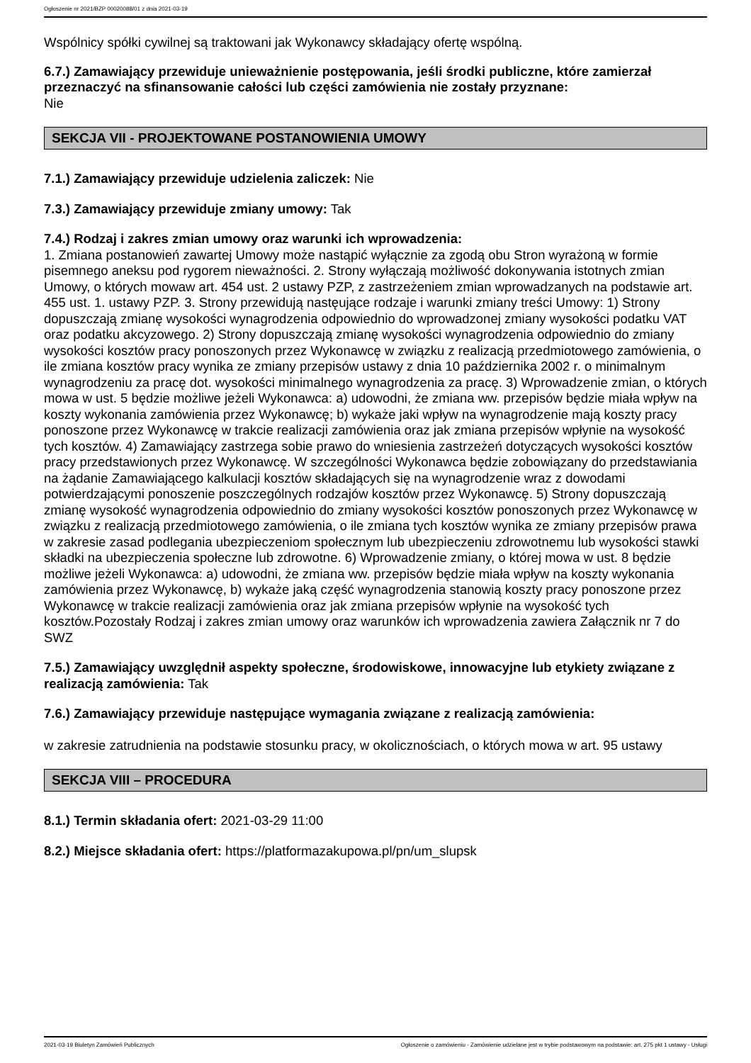Ogłoszenie nr 2021/BZP 00020088/01 z dnia 2021-03-19
Wspólnicy spółki cywilnej są traktowani jak Wykonawcy składający ofertę wspólną.
6.7.) Zamawiający przewiduje unieważnienie postępowania, jeśli środki publiczne, które zamierzał przeznaczyć na sfinansowanie całości lub części zamówienia nie zostały przyznane:
Nie
SEKCJA VII - PROJEKTOWANE POSTANOWIENIA UMOWY
7.1.) Zamawiający przewiduje udzielenia zaliczek: Nie
7.3.) Zamawiający przewiduje zmiany umowy: Tak
7.4.) Rodzaj i zakres zmian umowy oraz warunki ich wprowadzenia:
1. Zmiana postanowień zawartej Umowy może nastąpić wyłącznie za zgodą obu Stron wyrażoną w formie pisemnego aneksu pod rygorem nieważności. 2. Strony wyłączają możliwość dokonywania istotnych zmian Umowy, o których mowaw art. 454 ust. 2 ustawy PZP, z zastrzeżeniem zmian wprowadzanych na podstawie art. 455 ust. 1. ustawy PZP. 3. Strony przewidują nastęujące rodzaje i warunki zmiany treści Umowy: 1) Strony dopuszczają zmianę wysokości wynagrodzenia odpowiednio do wprowadzonej zmiany wysokości podatku VAT oraz podatku akcyzowego. 2) Strony dopuszczają zmianę wysokości wynagrodzenia odpowiednio do zmiany wysokości kosztów pracy ponoszonych przez Wykonawcę w związku z realizacją przedmiotowego zamówienia, o ile zmiana kosztów pracy wynika ze zmiany przepisów ustawy z dnia 10 października 2002 r. o minimalnym wynagrodzeniu za pracę dot. wysokości minimalnego wynagrodzenia za pracę. 3) Wprowadzenie zmian, o których mowa w ust. 5 będzie możliwe jeżeli Wykonawca: a) udowodni, że zmiana ww. przepisów będzie miała wpływ na koszty wykonania zamówienia przez Wykonawcę; b) wykaże jaki wpływ na wynagrodzenie mają koszty pracy ponoszone przez Wykonawcę w trakcie realizacji zamówienia oraz jak zmiana przepisów wpłynie na wysokość tych kosztów. 4) Zamawiający zastrzega sobie prawo do wniesienia zastrzeżeń dotyczących wysokości kosztów pracy przedstawionych przez Wykonawcę. W szczególności Wykonawca będzie zobowiązany do przedstawiania na żądanie Zamawiającego kalkulacji kosztów składających się na wynagrodzenie wraz z dowodami potwierdzającymi ponoszenie poszczególnych rodzajów kosztów przez Wykonawcę. 5) Strony dopuszczają zmianę wysokość wynagrodzenia odpowiednio do zmiany wysokości kosztów ponoszonych przez Wykonawcę w związku z realizacją przedmiotowego zamówienia, o ile zmiana tych kosztów wynika ze zmiany przepisów prawa w zakresie zasad podlegania ubezpieczeniom społecznym lub ubezpieczeniu zdrowotnemu lub wysokości stawki składki na ubezpieczenia społeczne lub zdrowotne. 6) Wprowadzenie zmiany, o której mowa w ust. 8 będzie możliwe jeżeli Wykonawca: a) udowodni, że zmiana ww. przepisów będzie miała wpływ na koszty wykonania zamówienia przez Wykonawcę, b) wykaże jaką część wynagrodzenia stanowią koszty pracy ponoszone przez Wykonawcę w trakcie realizacji zamówienia oraz jak zmiana przepisów wpłynie na wysokość tych kosztów.Pozostały Rodzaj i zakres zmian umowy oraz warunków ich wprowadzenia zawiera Załącznik nr 7 do SWZ
7.5.) Zamawiający uwzględnił aspekty społeczne, środowiskowe, innowacyjne lub etykiety związane z realizacją zamówienia: Tak
7.6.) Zamawiający przewiduje następujące wymagania związane z realizacją zamówienia:
w zakresie zatrudnienia na podstawie stosunku pracy, w okolicznościach, o których mowa w art. 95 ustawy
SEKCJA VIII – PROCEDURA
8.1.) Termin składania ofert: 2021-03-29 11:00
8.2.) Miejsce składania ofert: https://platformazakupowa.pl/pn/um_slupsk
2021-03-19 Biuletyn Zamówień Publicznych Ogłoszenie o zamówieniu - Zamówienie udzielane jest w trybie podstawowym na podstawie: art. 275 pkt 1 ustawy - Usługi